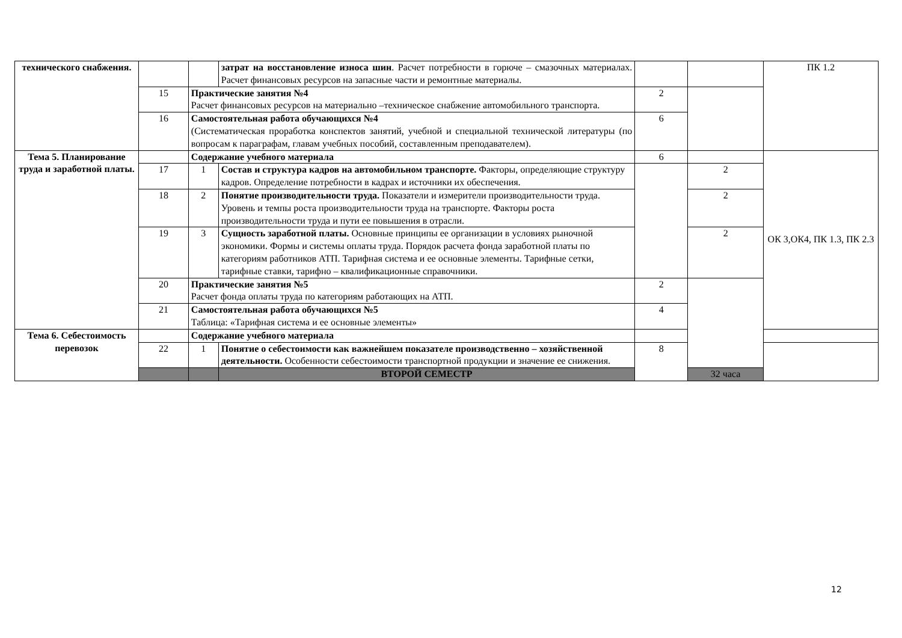| технического снабжения. | | | затрат на восстановление износа шин . Расчет потребности в горюче – смазочных материалах. Расчет финансовых ресурсов на запасные части и ремонтные материалы. | | | ПК 1.2 |
| | 15 | Практические занятия №4 Расчет финансовых ресурсов на материально –техническое снабжение автомобильного транспорта. | | 2 | | |
| | 16 | Самостоятельная работа обучающихся №4 (Систематическая проработка конспектов занятий, учебной и специальной технической литературы (по вопросам к параграфам, главам учебных пособий, составленным преподавателем). | | 6 | | |
| Тема 5. Планирование труда и заработной платы. | | Содержание учебного материала | | 6 | | ОК 3,ОК4, ПК 1.3, ПК 2.3 |
| | 17 | 1 | Состав и структура кадров на автомобильном транспорте. Факторы, определяющие структуру кадров. Определение потребности в кадрах и источники их обеспечения. | | 2 | |
| | 18 | 2 | Понятие производительности труда. Показатели и измерители производительности труда. Уровень и темпы роста производительности труда на транспорте. Факторы роста производительности труда и пути ее повышения в отрасли. | | 2 | |
| | 19 | 3 | Сущность заработной платы. Основные принципы ее организации в условиях рыночной экономики. Формы и системы оплаты труда. Порядок расчета фонда заработной платы по категориям работников АТП. Тарифная система и ее основные элементы. Тарифные сетки, тарифные ставки, тарифно – квалификационные справочники. | | 2 | |
| | 20 | Практические занятия №5 Расчет фонда оплаты труда по категориям работающих на АТП. | | 2 | | |
| | 21 | Самостоятельная работа обучающихся №5 Таблица: «Тарифная система и ее основные элементы» | | 4 | | |
| Тема 6. Себестоимость перевозок | | Содержание учебного материала | | | | |
| | 22 | 1 | Понятие о себестоимости как важнейшем показателе производственно – хозяйственной деятельности. Особенности себестоимости транспортной продукции и значение ее снижения. | 8 | | |
| | | | ВТОРОЙ СЕМЕСТР | | 32 часа | |
12